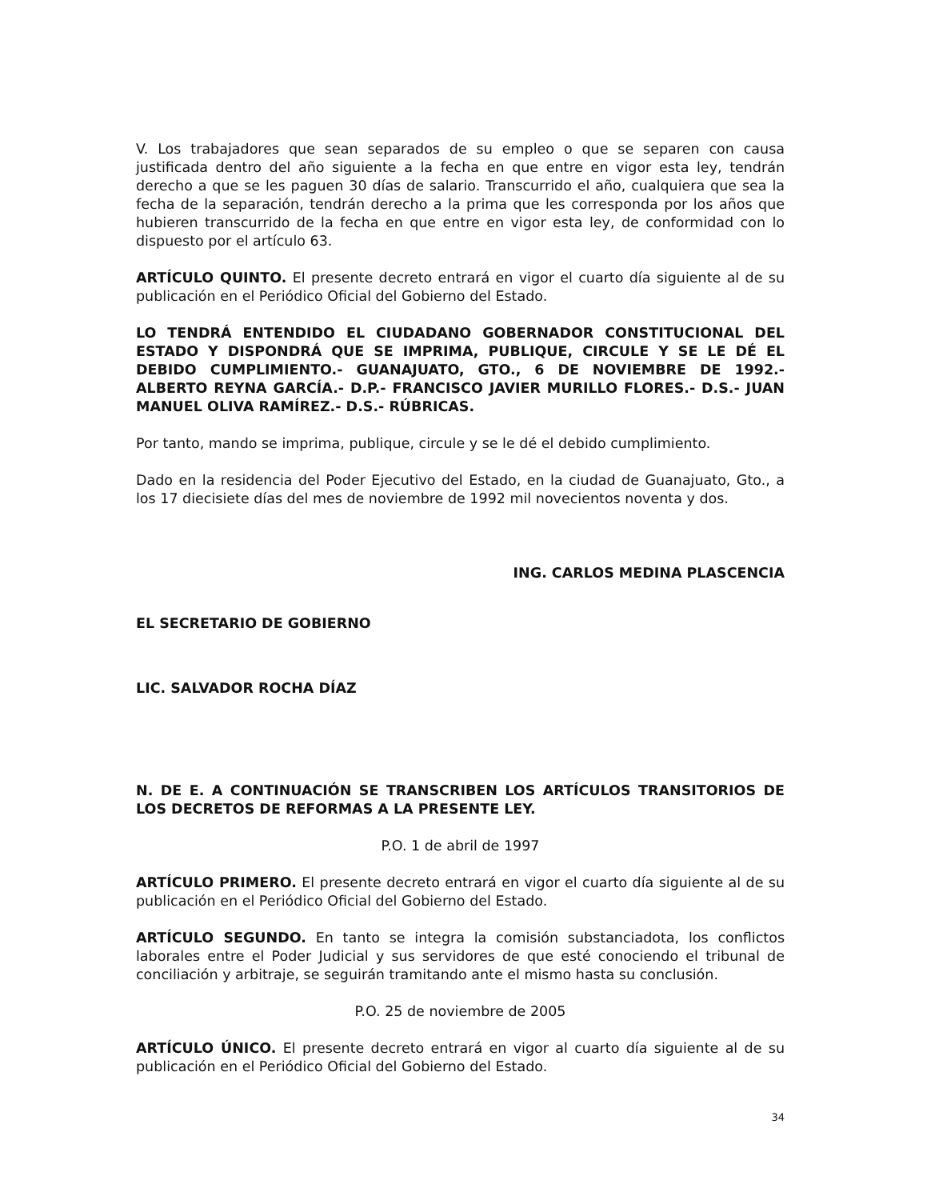V. Los trabajadores que sean separados de su empleo o que se separen con causa justificada dentro del año siguiente a la fecha en que entre en vigor esta ley, tendrán derecho a que se les paguen 30 días de salario. Transcurrido el año, cualquiera que sea la fecha de la separación, tendrán derecho a la prima que les corresponda por los años que hubieren transcurrido de la fecha en que entre en vigor esta ley, de conformidad con lo dispuesto por el artículo 63.
ARTÍCULO QUINTO. El presente decreto entrará en vigor el cuarto día siguiente al de su publicación en el Periódico Oficial del Gobierno del Estado.
LO TENDRÁ ENTENDIDO EL CIUDADANO GOBERNADOR CONSTITUCIONAL DEL ESTADO Y DISPONDRÁ QUE SE IMPRIMA, PUBLIQUE, CIRCULE Y SE LE DÉ EL DEBIDO CUMPLIMIENTO.- GUANAJUATO, GTO., 6 DE NOVIEMBRE DE 1992.- ALBERTO REYNA GARCÍA.- D.P.- FRANCISCO JAVIER MURILLO FLORES.- D.S.- JUAN MANUEL OLIVA RAMÍREZ.- D.S.- RÚBRICAS.
Por tanto, mando se imprima, publique, circule y se le dé el debido cumplimiento.
Dado en la residencia del Poder Ejecutivo del Estado, en la ciudad de Guanajuato, Gto., a los 17 diecisiete días del mes de noviembre de 1992 mil novecientos noventa y dos.
ING. CARLOS MEDINA PLASCENCIA
EL SECRETARIO DE GOBIERNO
LIC. SALVADOR ROCHA DÍAZ
N. DE E. A CONTINUACIÓN SE TRANSCRIBEN LOS ARTÍCULOS TRANSITORIOS DE LOS DECRETOS DE REFORMAS A LA PRESENTE LEY.
P.O. 1 de abril de 1997
ARTÍCULO PRIMERO. El presente decreto entrará en vigor el cuarto día siguiente al de su publicación en el Periódico Oficial del Gobierno del Estado.
ARTÍCULO SEGUNDO. En tanto se integra la comisión substanciadota, los conflictos laborales entre el Poder Judicial y sus servidores de que esté conociendo el tribunal de conciliación y arbitraje, se seguirán tramitando ante el mismo hasta su conclusión.
P.O. 25 de noviembre de 2005
ARTÍCULO ÚNICO. El presente decreto entrará en vigor al cuarto día siguiente al de su publicación en el Periódico Oficial del Gobierno del Estado.
34